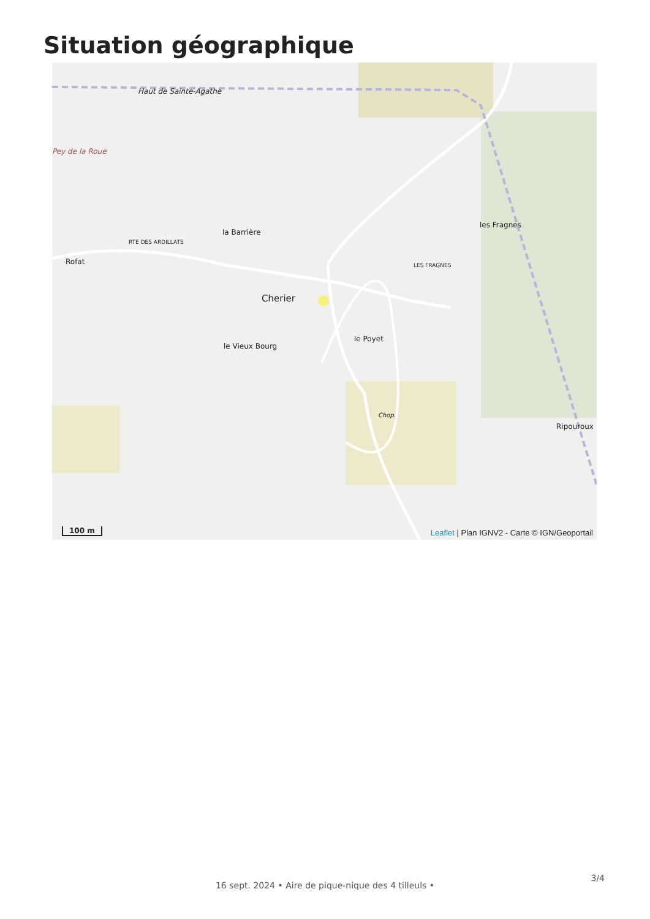Situation géographique
Haut de Sainte-Agathe
Pey de la Roue
la Barrière
RTE DES ARDILLATS
Rofat
Cherier
le Vieux Bourg
le Poyet
les Fragnes
LES FRAGNES
Chop.
Ripouroux
100 m
Leaflet | Plan IGNV2 - Carte © IGN/Geoportail
3/4
16 sept. 2024 • Aire de pique-nique des 4 tilleuls •